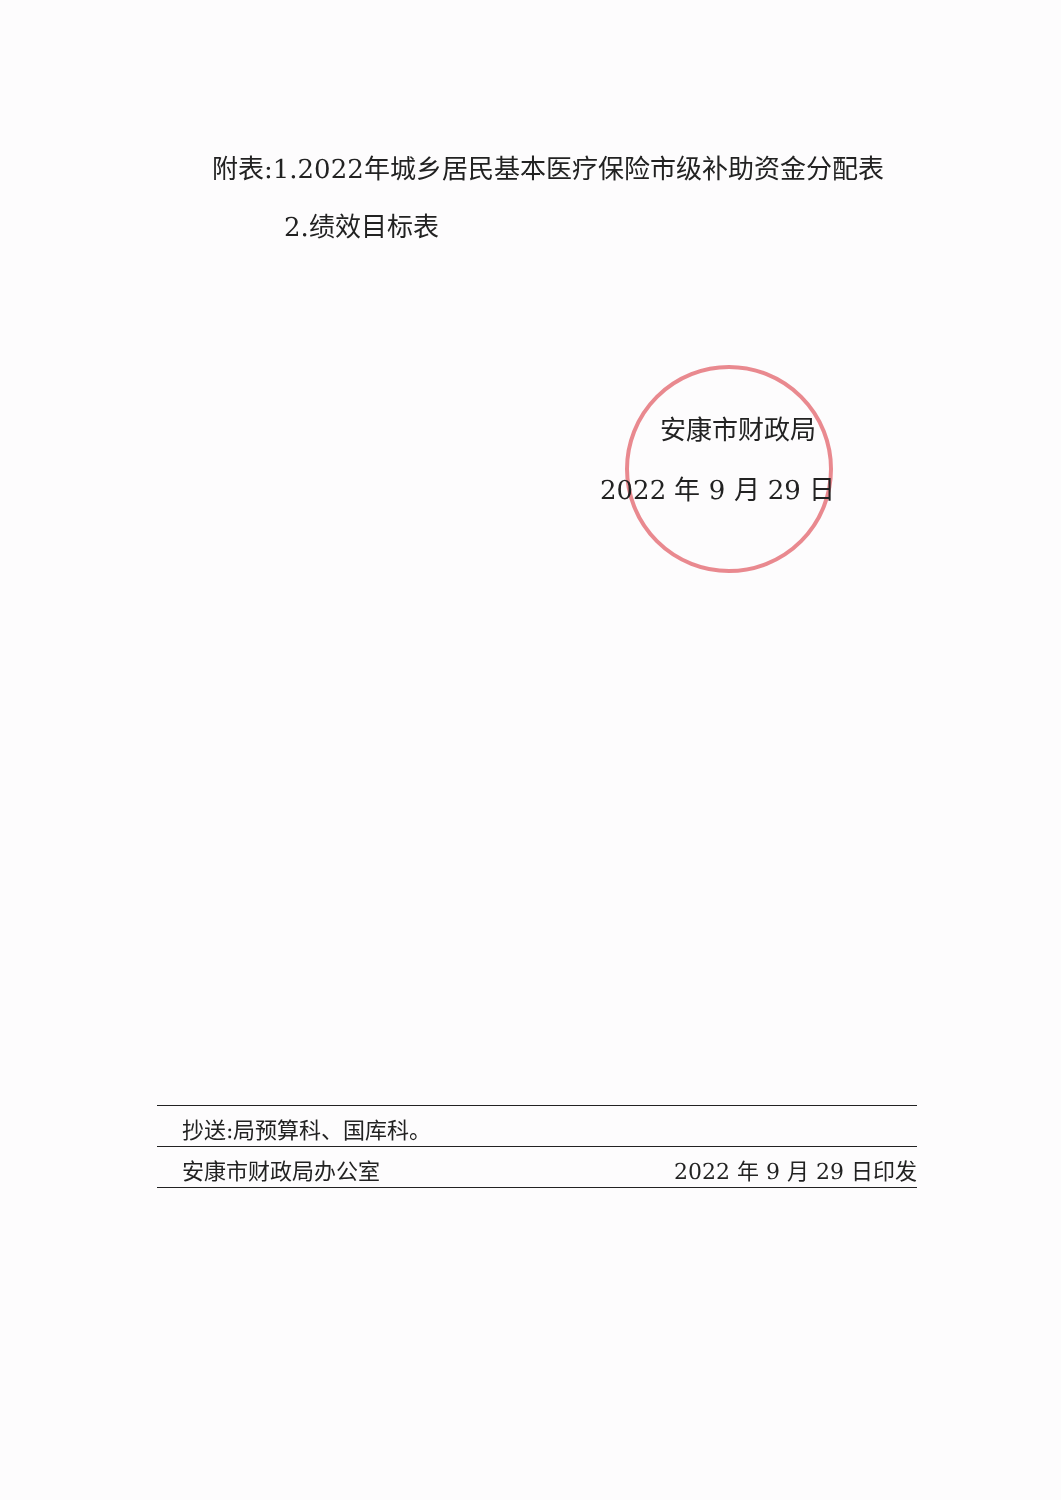附表:1.2022年城乡居民基本医疗保险市级补助资金分配表
2.绩效目标表
安康市财政局
2022 年 9 月 29 日
抄送:局预算科、国库科。
安康市财政局办公室 2022 年 9 月 29 日印发